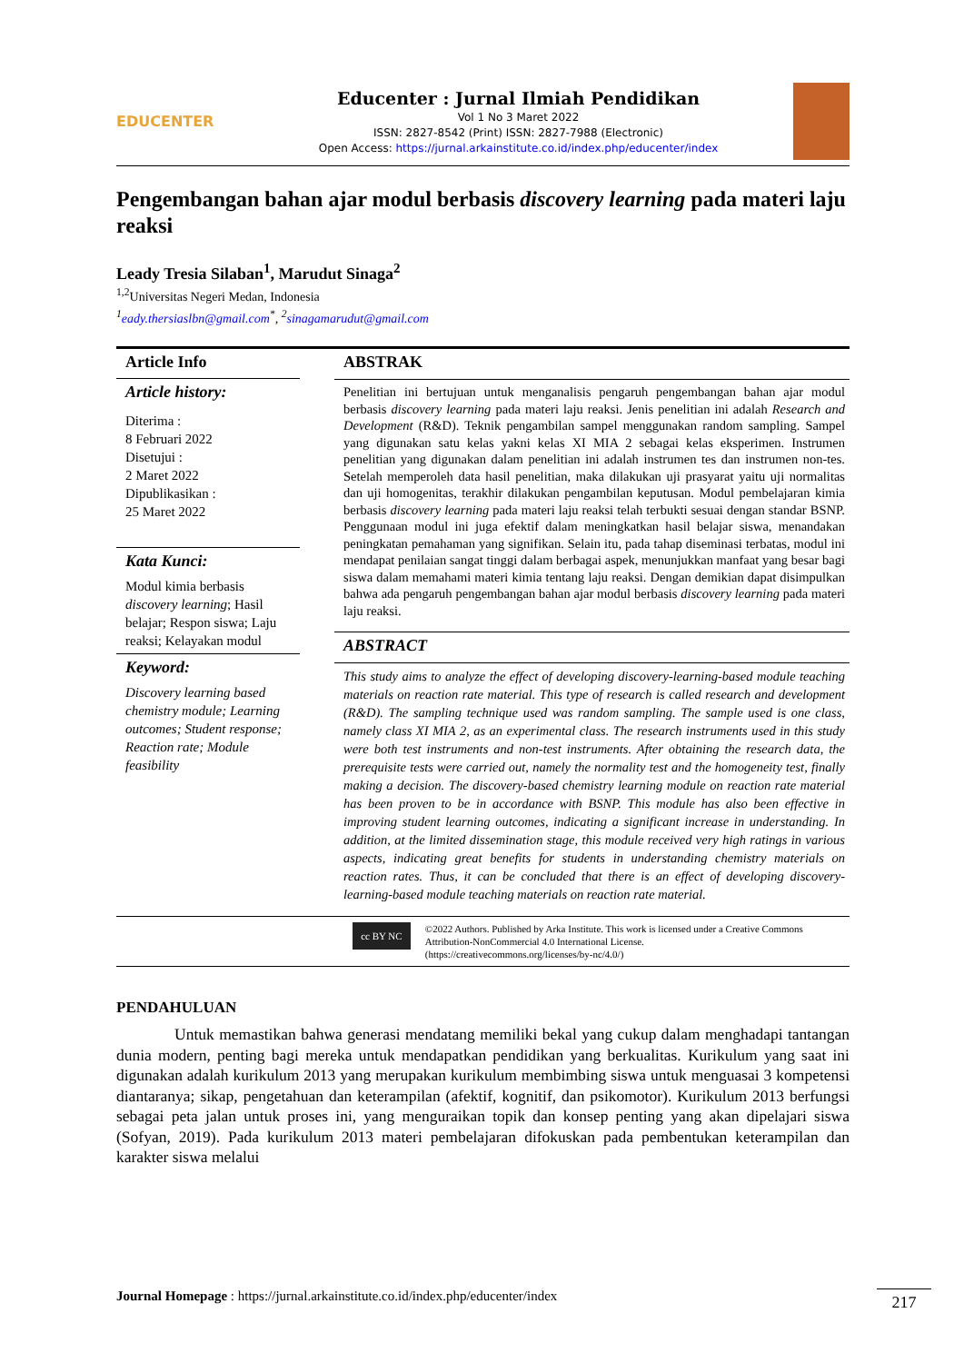EDUCENTER
Educenter : Jurnal Ilmiah Pendidikan
Vol 1 No 3 Maret 2022
ISSN: 2827-8542 (Print) ISSN: 2827-7988 (Electronic)
Open Access: https://jurnal.arkainstitute.co.id/index.php/educenter/index
Pengembangan bahan ajar modul berbasis discovery learning pada materi laju reaksi
Leady Tresia Silaban<sup>1</sup>, Marudut Sinaga<sup>2</sup>
<sup>1,2</sup>Universitas Negeri Medan, Indonesia
<sup>1</sup> eady.thersiaslbn@gmail.com<sup>*</sup>, <sup>2</sup>sinagamarudut@gmail.com
Article Info
Article history:
Diterima :
8 Februari 2022
Disetujui :
2 Maret 2022
Dipublikasikan :
25 Maret 2022
Kata Kunci:
Modul kimia berbasis discovery learning; Hasil belajar; Respon siswa; Laju reaksi; Kelayakan modul
Keyword:
Discovery learning based chemistry module; Learning outcomes; Student response; Reaction rate; Module feasibility
ABSTRAK
Penelitian ini bertujuan untuk menganalisis pengaruh pengembangan bahan ajar modul berbasis discovery learning pada materi laju reaksi. Jenis penelitian ini adalah Research and Development (R&D). Teknik pengambilan sampel menggunakan random sampling. Sampel yang digunakan satu kelas yakni kelas XI MIA 2 sebagai kelas eksperimen. Instrumen penelitian yang digunakan dalam penelitian ini adalah instrumen tes dan instrumen non-tes. Setelah memperoleh data hasil penelitian, maka dilakukan uji prasyarat yaitu uji normalitas dan uji homogenitas, terakhir dilakukan pengambilan keputusan. Modul pembelajaran kimia berbasis discovery learning pada materi laju reaksi telah terbukti sesuai dengan standar BSNP. Penggunaan modul ini juga efektif dalam meningkatkan hasil belajar siswa, menandakan peningkatan pemahaman yang signifikan. Selain itu, pada tahap diseminasi terbatas, modul ini mendapat penilaian sangat tinggi dalam berbagai aspek, menunjukkan manfaat yang besar bagi siswa dalam memahami materi kimia tentang laju reaksi. Dengan demikian dapat disimpulkan bahwa ada pengaruh pengembangan bahan ajar modul berbasis discovery learning pada materi laju reaksi.
ABSTRACT
This study aims to analyze the effect of developing discovery-learning-based module teaching materials on reaction rate material. This type of research is called research and development (R&D). The sampling technique used was random sampling. The sample used is one class, namely class XI MIA 2, as an experimental class. The research instruments used in this study were both test instruments and non-test instruments. After obtaining the research data, the prerequisite tests were carried out, namely the normality test and the homogeneity test, finally making a decision. The discovery-based chemistry learning module on reaction rate material has been proven to be in accordance with BSNP. This module has also been effective in improving student learning outcomes, indicating a significant increase in understanding. In addition, at the limited dissemination stage, this module received very high ratings in various aspects, indicating great benefits for students in understanding chemistry materials on reaction rates. Thus, it can be concluded that there is an effect of developing discovery-learning-based module teaching materials on reaction rate material.
cc BY NC
©2022 Authors. Published by Arka Institute. This work is licensed under a Creative Commons Attribution-NonCommercial 4.0 International License.
(https://creativecommons.org/licenses/by-nc/4.0/)
PENDAHULUAN
Untuk memastikan bahwa generasi mendatang memiliki bekal yang cukup dalam menghadapi tantangan dunia modern, penting bagi mereka untuk mendapatkan pendidikan yang berkualitas. Kurikulum yang saat ini digunakan adalah kurikulum 2013 yang merupakan kurikulum membimbing siswa untuk menguasai 3 kompetensi diantaranya; sikap, pengetahuan dan keterampilan (afektif, kognitif, dan psikomotor). Kurikulum 2013 berfungsi sebagai peta jalan untuk proses ini, yang menguraikan topik dan konsep penting yang akan dipelajari siswa (Sofyan, 2019). Pada kurikulum 2013 materi pembelajaran difokuskan pada pembentukan keterampilan dan karakter siswa melalui
Journal Homepage : https://jurnal.arkainstitute.co.id/index.php/educenter/index
217